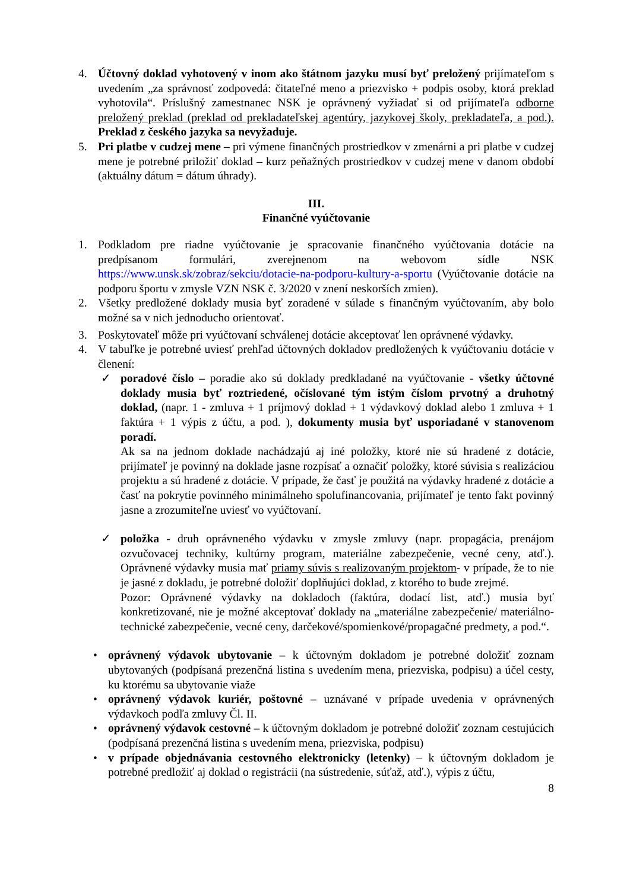4. Účtovný doklad vyhotovený v inom ako štátnom jazyku musí byť preložený prijímateľom s uvedením „za správnosť zodpovedá: čitateľné meno a priezvisko + podpis osoby, ktorá preklad vyhotovila“. Príslušný zamestnanec NSK je oprávnený vyžiadať si od prijímateľa odborne preložený preklad (preklad od prekladateľskej agentúry, jazykovej školy, prekladateľa, a pod.). Preklad z českého jazyka sa nevyžaduje.
5. Pri platbe v cudzej mene – pri výmene finančných prostriedkov v zmenárni a pri platbe v cudzej mene je potrebné priložiť doklad – kurz peňažných prostriedkov v cudzej mene v danom období (aktuálny dátum = dátum úhrady).
III.
Finančné vyúčtovanie
1. Podkladom pre riadne vyúčtovanie je spracovanie finančného vyúčtovania dotácie na predpísanom formulári, zverejnenom na webovom sídle NSK https://www.unsk.sk/zobraz/sekciu/dotacie-na-podporu-kultury-a-sportu (Vyúčtovanie dotácie na podporu športu v zmysle VZN NSK č. 3/2020 v znení neskorších zmien).
2. Všetky predložené doklady musia byť zoradené v súlade s finančným vyúčtovaním, aby bolo možné sa v nich jednoducho orientovať.
3. Poskytovateľ môže pri vyúčtovaní schválenej dotácie akceptovať len oprávnené výdavky.
4. V tabuľke je potrebné uviesť prehľad účtovných dokladov predložených k vyúčtovaniu dotácie v členení:
✓ poradové číslo – poradie ako sú doklady predkladané na vyúčtovanie - všetky účtovné doklady musia byť roztriedené, očíslované tým istým číslom prvotný a druhotný doklad, (napr. 1 - zmluva + 1 príjmový doklad + 1 výdavkový doklad alebo 1 zmluva + 1 faktúra + 1 výpis z účtu, a pod. ), dokumenty musia byť usporiadané v stanovenom poradí.
Ak sa na jednom doklade nachádzajú aj iné položky, ktoré nie sú hradené z dotácie, prijímateľ je povinný na doklade jasne rozpísať a označiť položky, ktoré súvisia s realizáciou projektu a sú hradené z dotácie. V prípade, že časť je použitá na výdavky hradené z dotácie a časť na pokrytie povinného minimálneho spolufinancovania, prijímateľ je tento fakt povinný jasne a zrozumiteľne uviesť vo vyúčtovaní.
✓ položka - druh oprávneného výdavku v zmysle zmluvy (napr. propagácia, prenájom ozvučovacej techniky, kultúrny program, materiálne zabezpečenie, vecné ceny, atď.). Oprávnené výdavky musia mať priamy súvis s realizovaným projektom- v prípade, že to nie je jasné z dokladu, je potrebné doložiť doplňujúci doklad, z ktorého to bude zrejmé.
Pozor: Oprávnené výdavky na dokladoch (faktúra, dodací list, atď.) musia byť konkretizované, nie je možné akceptovať doklady na „materiálne zabezpečenie/ materiálno- technické zabezpečenie, vecné ceny, darčekové/spomienkové/propagačné predmety, a pod.“.
• oprávnený výdavok ubytovanie – k účtovným dokladom je potrebné doložiť zoznam ubytovaných (podpísaná prezenčná listina s uvedením mena, priezviska, podpisu) a účel cesty, ku ktorému sa ubytovanie viaže
• oprávnený výdavok kuriér, poštovné – uznávané v prípade uvedenia v oprávnených výdavkoch podľa zmluvy Čl. II.
• oprávnený výdavok cestovné – k účtovným dokladom je potrebné doložiť zoznam cestujúcich (podpísaná prezenčná listina s uvedením mena, priezviska, podpisu)
• v prípade objednávania cestovného elektronicky (letenky) – k účtovným dokladom je potrebné predložiť aj doklad o registrácii (na sústredenie, súťaž, atď.), výpis z účtu,
8